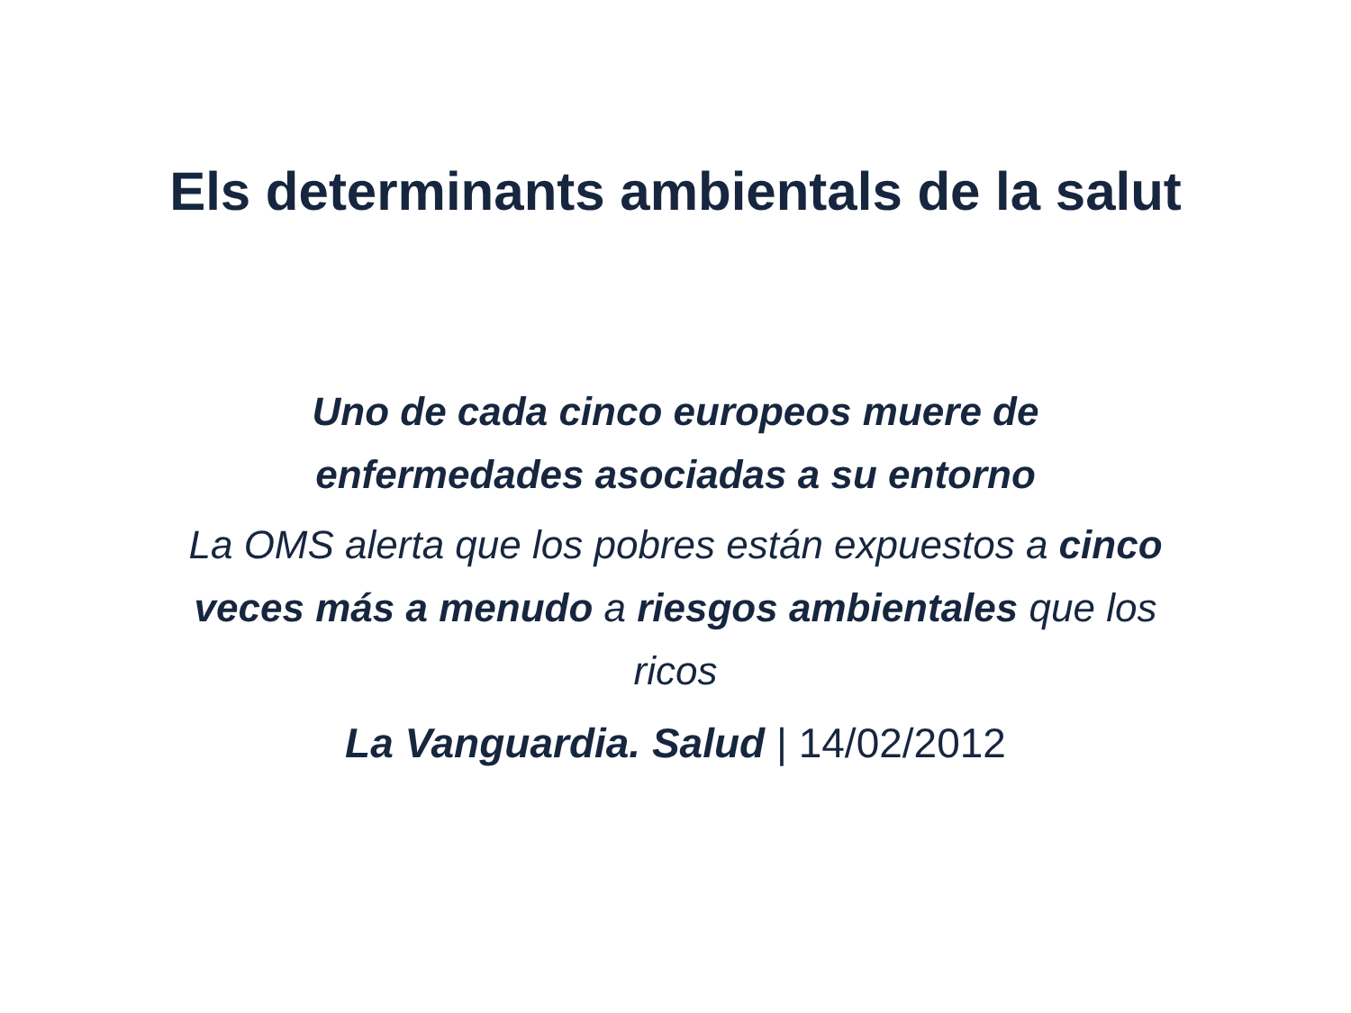Els determinants ambientals de la salut
Uno de cada cinco europeos muere de
enfermedades asociadas a su entorno
La OMS alerta que los pobres están expuestos a cinco veces más a menudo a riesgos ambientales que los ricos
La Vanguardia. Salud | 14/02/2012